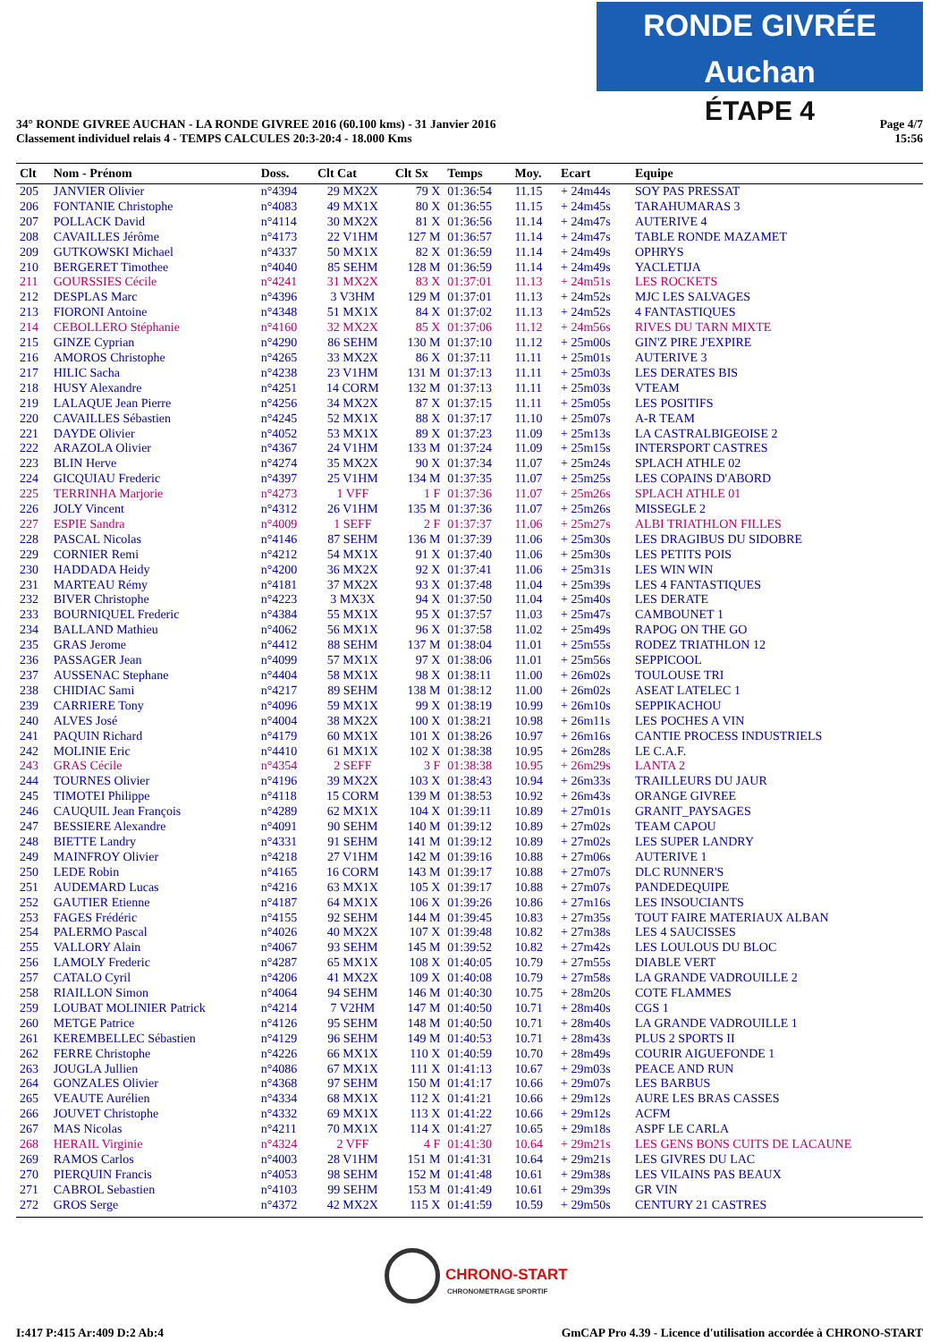RONDE GIVRÉE Auchan
ÉTAPE 4
34° RONDE GIVREE AUCHAN - LA RONDE GIVREE 2016 (60.100 kms) - 31 Janvier 2016
Classement individuel relais 4 - TEMPS CALCULES 20:3-20:4 - 18.000 Kms
Page 4/7
15:56
| Clt | Nom - Prénom | Doss. | Clt Cat | Clt Sx | Temps | Moy. | Ecart | Equipe |
| --- | --- | --- | --- | --- | --- | --- | --- | --- |
| 205 | JANVIER Olivier | n°4394 | 29 MX2X | 79 X | 01:36:54 | 11.15 | + 24m44s | SOY PAS PRESSAT |
| 206 | FONTANIE Christophe | n°4083 | 49 MX1X | 80 X | 01:36:55 | 11.15 | + 24m45s | TARAHUMARAS 3 |
| 207 | POLLACK David | n°4114 | 30 MX2X | 81 X | 01:36:56 | 11.14 | + 24m47s | AUTERIVE 4 |
| 208 | CAVAILLES Jérôme | n°4173 | 22 V1HM | 127 M | 01:36:57 | 11.14 | + 24m47s | TABLE RONDE MAZAMET |
| 209 | GUTKOWSKI Michael | n°4337 | 50 MX1X | 82 X | 01:36:59 | 11.14 | + 24m49s | OPHRYS |
| 210 | BERGERET Timothee | n°4040 | 85 SEHM | 128 M | 01:36:59 | 11.14 | + 24m49s | YACLETIJA |
| 211 | GOURSSIES Cécile | n°4241 | 31 MX2X | 83 X | 01:37:01 | 11.13 | + 24m51s | LES ROCKETS |
| 212 | DESPLAS Marc | n°4396 | 3 V3HM | 129 M | 01:37:01 | 11.13 | + 24m52s | MJC LES SALVAGES |
| 213 | FIORONI Antoine | n°4348 | 51 MX1X | 84 X | 01:37:02 | 11.13 | + 24m52s | 4 FANTASTIQUES |
| 214 | CEBOLLERO Stéphanie | n°4160 | 32 MX2X | 85 X | 01:37:06 | 11.12 | + 24m56s | RIVES DU TARN MIXTE |
| 215 | GINZE Cyprian | n°4290 | 86 SEHM | 130 M | 01:37:10 | 11.12 | + 25m00s | GIN'Z PIRE J'EXPIRE |
| 216 | AMOROS Christophe | n°4265 | 33 MX2X | 86 X | 01:37:11 | 11.11 | + 25m01s | AUTERIVE 3 |
| 217 | HILIC Sacha | n°4238 | 23 V1HM | 131 M | 01:37:13 | 11.11 | + 25m03s | LES DERATES BIS |
| 218 | HUSY Alexandre | n°4251 | 14 CORM | 132 M | 01:37:13 | 11.11 | + 25m03s | VTEAM |
| 219 | LALAQUE Jean Pierre | n°4256 | 34 MX2X | 87 X | 01:37:15 | 11.11 | + 25m05s | LES POSITIFS |
| 220 | CAVAILLES Sébastien | n°4245 | 52 MX1X | 88 X | 01:37:17 | 11.10 | + 25m07s | A-R TEAM |
| 221 | DAYDE Olivier | n°4052 | 53 MX1X | 89 X | 01:37:23 | 11.09 | + 25m13s | LA CASTRALBIGEOISE 2 |
| 222 | ARAZOLA Olivier | n°4367 | 24 V1HM | 133 M | 01:37:24 | 11.09 | + 25m15s | INTERSPORT CASTRES |
| 223 | BLIN Herve | n°4274 | 35 MX2X | 90 X | 01:37:34 | 11.07 | + 25m24s | SPLACH ATHLE 02 |
| 224 | GICQUIAU Frederic | n°4397 | 25 V1HM | 134 M | 01:37:35 | 11.07 | + 25m25s | LES COPAINS D'ABORD |
| 225 | TERRINHA Marjorie | n°4273 | 1 VFF | 1 F | 01:37:36 | 11.07 | + 25m26s | SPLACH ATHLE 01 |
| 226 | JOLY Vincent | n°4312 | 26 V1HM | 135 M | 01:37:36 | 11.07 | + 25m26s | MISSEGLE 2 |
| 227 | ESPIE Sandra | n°4009 | 1 SEFF | 2 F | 01:37:37 | 11.06 | + 25m27s | ALBI TRIATHLON FILLES |
| 228 | PASCAL Nicolas | n°4146 | 87 SEHM | 136 M | 01:37:39 | 11.06 | + 25m30s | LES DRAGIBUS DU SIDOBRE |
| 229 | CORNIER Remi | n°4212 | 54 MX1X | 91 X | 01:37:40 | 11.06 | + 25m30s | LES PETITS POIS |
| 230 | HADDADA Heidy | n°4200 | 36 MX2X | 92 X | 01:37:41 | 11.06 | + 25m31s | LES WIN WIN |
| 231 | MARTEAU Rémy | n°4181 | 37 MX2X | 93 X | 01:37:48 | 11.04 | + 25m39s | LES 4 FANTASTIQUES |
| 232 | BIVER Christophe | n°4223 | 3 MX3X | 94 X | 01:37:50 | 11.04 | + 25m40s | LES DERATE |
| 233 | BOURNIQUEL Frederic | n°4384 | 55 MX1X | 95 X | 01:37:57 | 11.03 | + 25m47s | CAMBOUNET 1 |
| 234 | BALLAND Mathieu | n°4062 | 56 MX1X | 96 X | 01:37:58 | 11.02 | + 25m49s | RAPOG ON THE GO |
| 235 | GRAS Jerome | n°4412 | 88 SEHM | 137 M | 01:38:04 | 11.01 | + 25m55s | RODEZ TRIATHLON 12 |
| 236 | PASSAGER Jean | n°4099 | 57 MX1X | 97 X | 01:38:06 | 11.01 | + 25m56s | SEPPICOOL |
| 237 | AUSSENAC Stephane | n°4404 | 58 MX1X | 98 X | 01:38:11 | 11.00 | + 26m02s | TOULOUSE TRI |
| 238 | CHIDIAC Sami | n°4217 | 89 SEHM | 138 M | 01:38:12 | 11.00 | + 26m02s | ASEAT LATELEC 1 |
| 239 | CARRIERE Tony | n°4096 | 59 MX1X | 99 X | 01:38:19 | 10.99 | + 26m10s | SEPPIKACHOU |
| 240 | ALVES José | n°4004 | 38 MX2X | 100 X | 01:38:21 | 10.98 | + 26m11s | LES POCHES A VIN |
| 241 | PAQUIN Richard | n°4179 | 60 MX1X | 101 X | 01:38:26 | 10.97 | + 26m16s | CANTIE PROCESS INDUSTRIELS |
| 242 | MOLINIE Eric | n°4410 | 61 MX1X | 102 X | 01:38:38 | 10.95 | + 26m28s | LE C.A.F. |
| 243 | GRAS Cécile | n°4354 | 2 SEFF | 3 F | 01:38:38 | 10.95 | + 26m29s | LANTA 2 |
| 244 | TOURNES Olivier | n°4196 | 39 MX2X | 103 X | 01:38:43 | 10.94 | + 26m33s | TRAILLEURS DU JAUR |
| 245 | TIMOTEI Philippe | n°4118 | 15 CORM | 139 M | 01:38:53 | 10.92 | + 26m43s | ORANGE GIVREE |
| 246 | CAUQUIL Jean François | n°4289 | 62 MX1X | 104 X | 01:39:11 | 10.89 | + 27m01s | GRANIT_PAYSAGES |
| 247 | BESSIERE Alexandre | n°4091 | 90 SEHM | 140 M | 01:39:12 | 10.89 | + 27m02s | TEAM CAPOU |
| 248 | BIETTE Landry | n°4331 | 91 SEHM | 141 M | 01:39:12 | 10.89 | + 27m02s | LES SUPER LANDRY |
| 249 | MAINFROY Olivier | n°4218 | 27 V1HM | 142 M | 01:39:16 | 10.88 | + 27m06s | AUTERIVE 1 |
| 250 | LEDE Robin | n°4165 | 16 CORM | 143 M | 01:39:17 | 10.88 | + 27m07s | DLC RUNNER'S |
| 251 | AUDEMARD Lucas | n°4216 | 63 MX1X | 105 X | 01:39:17 | 10.88 | + 27m07s | PANDEDEQUIPE |
| 252 | GAUTIER Etienne | n°4187 | 64 MX1X | 106 X | 01:39:26 | 10.86 | + 27m16s | LES INSOUCIANTS |
| 253 | FAGES Frédéric | n°4155 | 92 SEHM | 144 M | 01:39:45 | 10.83 | + 27m35s | TOUT FAIRE MATERIAUX ALBAN |
| 254 | PALERMO Pascal | n°4026 | 40 MX2X | 107 X | 01:39:48 | 10.82 | + 27m38s | LES 4 SAUCISSES |
| 255 | VALLORY Alain | n°4067 | 93 SEHM | 145 M | 01:39:52 | 10.82 | + 27m42s | LES LOULOUS DU BLOC |
| 256 | LAMOLY Frederic | n°4287 | 65 MX1X | 108 X | 01:40:05 | 10.79 | + 27m55s | DIABLE VERT |
| 257 | CATALO Cyril | n°4206 | 41 MX2X | 109 X | 01:40:08 | 10.79 | + 27m58s | LA GRANDE VADROUILLE 2 |
| 258 | RIAILLON Simon | n°4064 | 94 SEHM | 146 M | 01:40:30 | 10.75 | + 28m20s | COTE FLAMMES |
| 259 | LOUBAT MOLINIER Patrick | n°4214 | 7 V2HM | 147 M | 01:40:50 | 10.71 | + 28m40s | CGS 1 |
| 260 | METGE Patrice | n°4126 | 95 SEHM | 148 M | 01:40:50 | 10.71 | + 28m40s | LA GRANDE VADROUILLE 1 |
| 261 | KEREMBELLEC Sébastien | n°4129 | 96 SEHM | 149 M | 01:40:53 | 10.71 | + 28m43s | PLUS 2 SPORTS II |
| 262 | FERRE Christophe | n°4226 | 66 MX1X | 110 X | 01:40:59 | 10.70 | + 28m49s | COURIR AIGUEFONDE 1 |
| 263 | JOUGLA Jullien | n°4086 | 67 MX1X | 111 X | 01:41:13 | 10.67 | + 29m03s | PEACE AND RUN |
| 264 | GONZALES Olivier | n°4368 | 97 SEHM | 150 M | 01:41:17 | 10.66 | + 29m07s | LES BARBUS |
| 265 | VEAUTE Aurélien | n°4334 | 68 MX1X | 112 X | 01:41:21 | 10.66 | + 29m12s | AURE LES BRAS CASSES |
| 266 | JOUVET Christophe | n°4332 | 69 MX1X | 113 X | 01:41:22 | 10.66 | + 29m12s | ACFM |
| 267 | MAS Nicolas | n°4211 | 70 MX1X | 114 X | 01:41:27 | 10.65 | + 29m18s | ASPF LE CARLA |
| 268 | HERAIL Virginie | n°4324 | 2 VFF | 4 F | 01:41:30 | 10.64 | + 29m21s | LES GENS BONS CUITS DE LACAUNE |
| 269 | RAMOS Carlos | n°4003 | 28 V1HM | 151 M | 01:41:31 | 10.64 | + 29m21s | LES GIVRES DU LAC |
| 270 | PIERQUIN Francis | n°4053 | 98 SEHM | 152 M | 01:41:48 | 10.61 | + 29m38s | LES VILAINS PAS BEAUX |
| 271 | CABROL Sebastien | n°4103 | 99 SEHM | 153 M | 01:41:49 | 10.61 | + 29m39s | GR VIN |
| 272 | GROS Serge | n°4372 | 42 MX2X | 115 X | 01:41:59 | 10.59 | + 29m50s | CENTURY 21 CASTRES |
CHRONO-START
CHRONOMETRAGE SPORTIF
I:417 P:415 Ar:409 D:2 Ab:4 GmCAP Pro 4.39 - Licence d'utilisation accordée à CHRONO-START